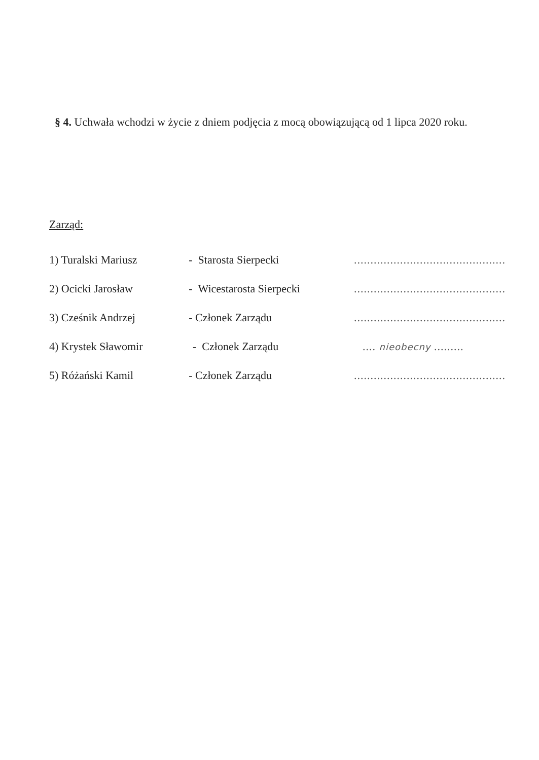§ 4. Uchwała wchodzi w życie z dniem podjęcia z mocą obowiązującą od 1 lipca 2020 roku.
Zarząd:
1) Turalski Mariusz - Starosta Sierpecki..............................................
2) Ocicki Jarosław - Wicestarosta Sierpecki..............................................
3) Cześnik Andrzej - Członek Zarządu..............................................
4) Krystek Sławomir - Członek Zarządu.... nieobecny .........
5) Różański Kamil - Członek Zarządu..............................................